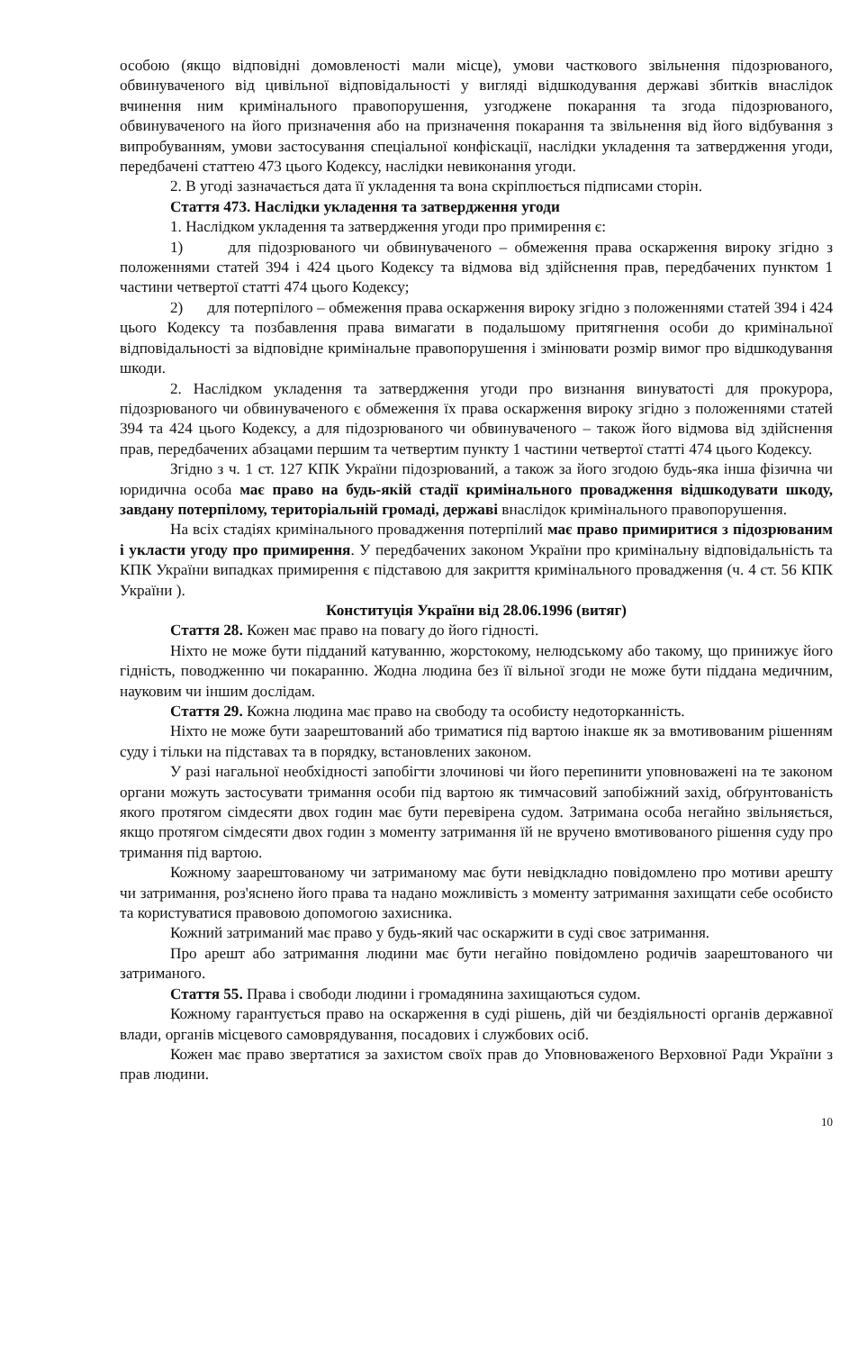особою (якщо відповідні домовленості мали місце), умови часткового звільнення підозрюваного, обвинуваченого від цивільної відповідальності у вигляді відшкодування державі збитків внаслідок вчинення ним кримінального правопорушення, узгоджене покарання та згода підозрюваного, обвинуваченого на його призначення або на призначення покарання та звільнення від його відбування з випробуванням, умови застосування спеціальної конфіскації, наслідки укладення та затвердження угоди, передбачені статтею 473 цього Кодексу, наслідки невиконання угоди.
2. В угоді зазначається дата її укладення та вона скріплюється підписами сторін.
Стаття 473. Наслідки укладення та затвердження угоди
1. Наслідком укладення та затвердження угоди про примирення є:
1) для підозрюваного чи обвинуваченого – обмеження права оскарження вироку згідно з положеннями статей 394 і 424 цього Кодексу та відмова від здійснення прав, передбачених пунктом 1 частини четвертої статті 474 цього Кодексу;
2) для потерпілого – обмеження права оскарження вироку згідно з положеннями статей 394 і 424 цього Кодексу та позбавлення права вимагати в подальшому притягнення особи до кримінальної відповідальності за відповідне кримінальне правопорушення і змінювати розмір вимог про відшкодування шкоди.
2. Наслідком укладення та затвердження угоди про визнання винуватості для прокурора, підозрюваного чи обвинуваченого є обмеження їх права оскарження вироку згідно з положеннями статей 394 та 424 цього Кодексу, а для підозрюваного чи обвинуваченого – також його відмова від здійснення прав, передбачених абзацами першим та четвертим пункту 1 частини четвертої статті 474 цього Кодексу.
Згідно з ч. 1 ст. 127 КПК України підозрюваний, а також за його згодою будь-яка інша фізична чи юридична особа має право на будь-якій стадії кримінального провадження відшкодувати шкоду, завдану потерпілому, територіальній громаді, державі внаслідок кримінального правопорушення.
На всіх стадіях кримінального провадження потерпілий має право примиритися з підозрюваним і укласти угоду про примирення. У передбачених законом України про кримінальну відповідальність та КПК України випадках примирення є підставою для закриття кримінального провадження (ч. 4 ст. 56 КПК України ).
Конституція України від 28.06.1996 (витяг)
Стаття 28. Кожен має право на повагу до його гідності.
Ніхто не може бути підданий катуванню, жорстокому, нелюдському або такому, що принижує його гідність, поводженню чи покаранню. Жодна людина без її вільної згоди не може бути піддана медичним, науковим чи іншим дослідам.
Стаття 29. Кожна людина має право на свободу та особисту недоторканність.
Ніхто не може бути заарештований або триматися під вартою інакше як за вмотивованим рішенням суду і тільки на підставах та в порядку, встановлених законом.
У разі нагальної необхідності запобігти злочинові чи його перепинити уповноважені на те законом органи можуть застосувати тримання особи під вартою як тимчасовий запобіжний захід, обґрунтованість якого протягом сімдесяти двох годин має бути перевірена судом. Затримана особа негайно звільняється, якщо протягом сімдесяти двох годин з моменту затримання їй не вручено вмотивованого рішення суду про тримання під вартою.
Кожному заарештованому чи затриманому має бути невідкладно повідомлено про мотиви арешту чи затримання, роз'яснено його права та надано можливість з моменту затримання захищати себе особисто та користуватися правовою допомогою захисника.
Кожний затриманий має право у будь-який час оскаржити в суді своє затримання.
Про арешт або затримання людини має бути негайно повідомлено родичів заарештованого чи затриманого.
Стаття 55. Права і свободи людини і громадянина захищаються судом.
Кожному гарантується право на оскарження в суді рішень, дій чи бездіяльності органів державної влади, органів місцевого самоврядування, посадових і службових осіб.
Кожен має право звертатися за захистом своїх прав до Уповноваженого Верховної Ради України з прав людини.
10